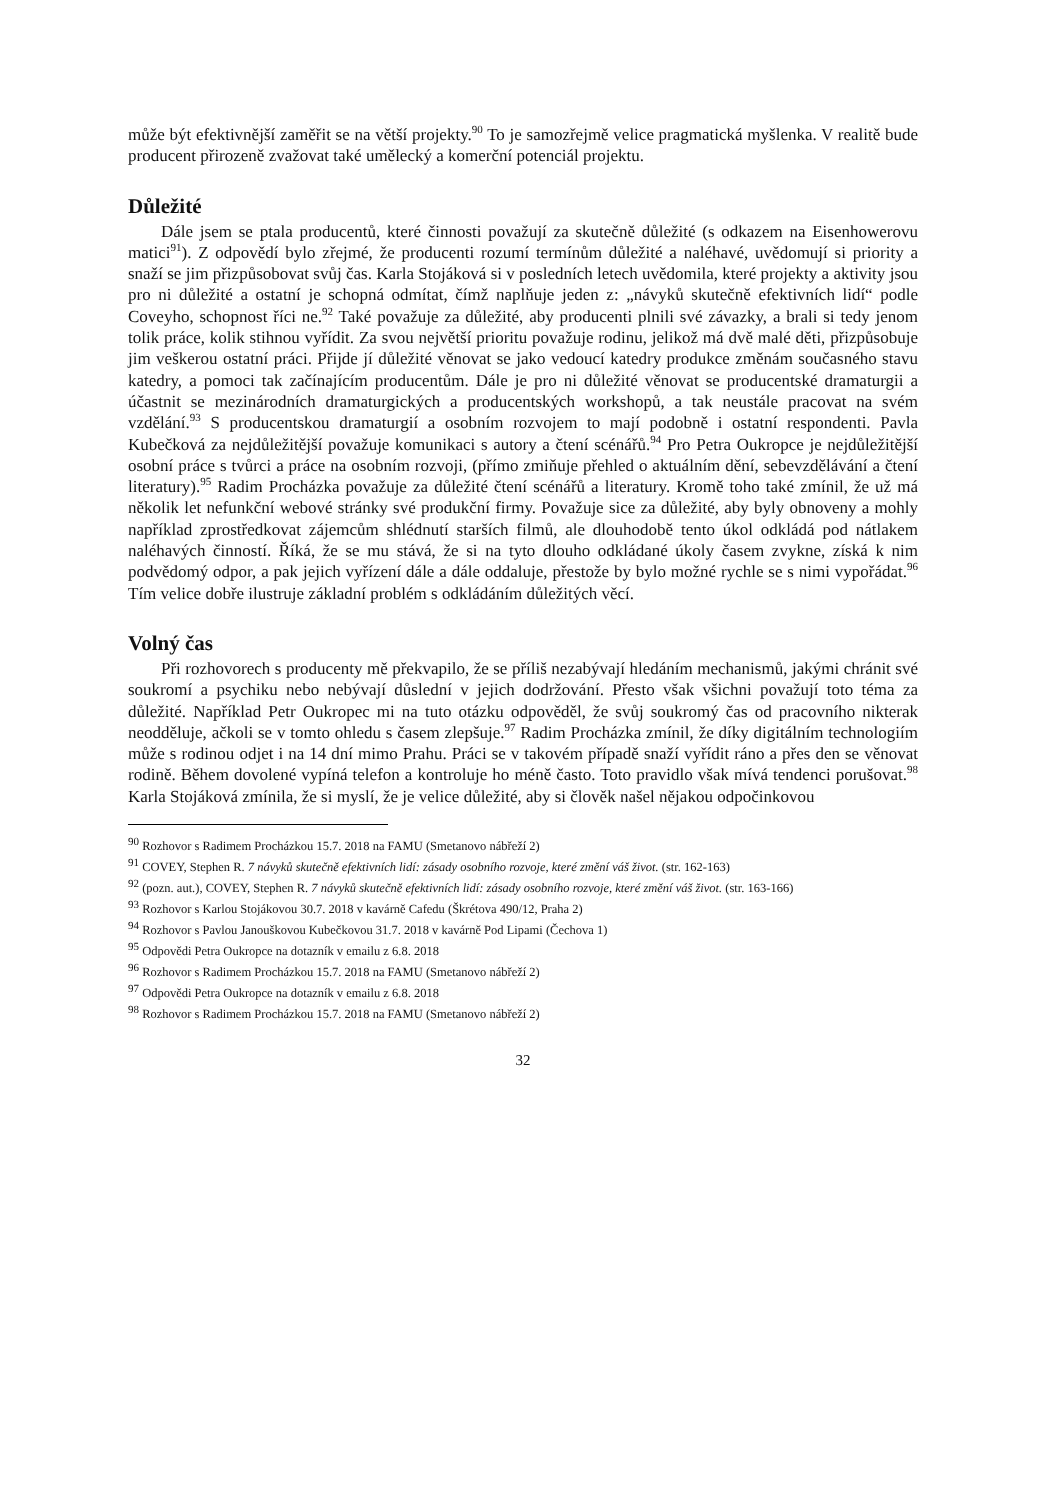může být efektivnější zaměřit se na větší projekty.<sup>90</sup> To je samozřejmě velice pragmatická myšlenka. V realitě bude producent přirozeně zvažovat také umělecký a komerční potenciál projektu.
Důležité
Dále jsem se ptala producentů, které činnosti považují za skutečně důležité (s odkazem na Eisenhowerovu matici<sup>91</sup>). Z odpovědí bylo zřejmé, že producenti rozumí termínům důležité a naléhavé, uvědomují si priority a snaží se jim přizpůsobovat svůj čas. Karla Stojáková si v posledních letech uvědomila, které projekty a aktivity jsou pro ni důležité a ostatní je schopná odmítat, čímž naplňuje jeden z: „návyků skutečně efektivních lidí“ podle Coveyho, schopnost říci ne.<sup>92</sup> Také považuje za důležité, aby producenti plnili své závazky, a brali si tedy jenom tolik práce, kolik stihnou vyřídit. Za svou největší prioritu považuje rodinu, jelikož má dvě malé děti, přizpůsobuje jim veškerou ostatní práci. Přijde jí důležité věnovat se jako vedoucí katedry produkce změnám současného stavu katedry, a pomoci tak začínajícím producentům. Dále je pro ni důležité věnovat se producentské dramaturgii a účastnit se mezinárodních dramaturgických a producentských workshopů, a tak neustále pracovat na svém vzdělání.<sup>93</sup> S producentskou dramaturgií a osobním rozvojem to mají podobně i ostatní respondenti. Pavla Kubečková za nejdůležitější považuje komunikaci s autory a čtení scénářů.<sup>94</sup> Pro Petra Oukropce je nejdůležitější osobní práce s tvůrci a práce na osobním rozvoji, (přímo zmiňuje přehled o aktuálním dění, sebevzdělávání a čtení literatury).<sup>95</sup> Radim Procházka považuje za důležité čtení scénářů a literatury. Kromě toho také zmínil, že už má několik let nefunkční webové stránky své produkční firmy. Považuje sice za důležité, aby byly obnoveny a mohly například zprostředkovat zájemcům shlédnutí starších filmů, ale dlouhodobě tento úkol odkládá pod nátlakem naléhavých činností. Říká, že se mu stává, že si na tyto dlouho odkládané úkoly časem zvykne, získá k nim podvědomý odpor, a pak jejich vyřízení dále a dále oddaluje, přestože by bylo možné rychle se s nimi vypořádat.<sup>96</sup> Tím velice dobře ilustruje základní problém s odkládáním důležitých věcí.
Volný čas
Při rozhovorech s producenty mě překvapilo, že se příliš nezabývají hledáním mechanismů, jakými chránit své soukromí a psychiku nebo nebývají důslední v jejich dodržování. Přesto však všichni považují toto téma za důležité. Například Petr Oukropec mi na tuto otázku odpověděl, že svůj soukromý čas od pracovního nikterak neodděluje, ačkoli se v tomto ohledu s časem zlepšuje.<sup>97</sup> Radim Procházka zmínil, že díky digitálním technologiím může s rodinou odjet i na 14 dní mimo Prahu. Práci se v takovém případě snaží vyřídit ráno a přes den se věnovat rodině. Během dovolené vypíná telefon a kontroluje ho méně často. Toto pravidlo však mívá tendenci porušovat.<sup>98</sup> Karla Stojáková zmínila, že si myslí, že je velice důležité, aby si člověk našel nějakou odpočinkovou
<sup>90</sup> Rozhovor s Radimem Procházkou 15.7. 2018 na FAMU (Smetanovo nábřeží 2)
<sup>91</sup> COVEY, Stephen R. 7 návyků skutečně efektivních lidí: zásady osobního rozvoje, které změní váš život. (str. 162-163)
<sup>92</sup> (pozn. aut.), COVEY, Stephen R. 7 návyků skutečně efektivních lidí: zásady osobního rozvoje, které změní váš život. (str. 163-166)
<sup>93</sup> Rozhovor s Karlou Stojákovou 30.7. 2018 v kavárně Cafedu (Škrétova 490/12, Praha 2)
<sup>94</sup> Rozhovor s Pavlou Janouškovou Kubečkovou 31.7. 2018 v kavárně Pod Lipami (Čechova 1)
<sup>95</sup> Odpovědi Petra Oukropce na dotazník v emailu z 6.8. 2018
<sup>96</sup> Rozhovor s Radimem Procházkou 15.7. 2018 na FAMU (Smetanovo nábřeží 2)
<sup>97</sup> Odpovědi Petra Oukropce na dotazník v emailu z 6.8. 2018
<sup>98</sup> Rozhovor s Radimem Procházkou 15.7. 2018 na FAMU (Smetanovo nábřeží 2)
32